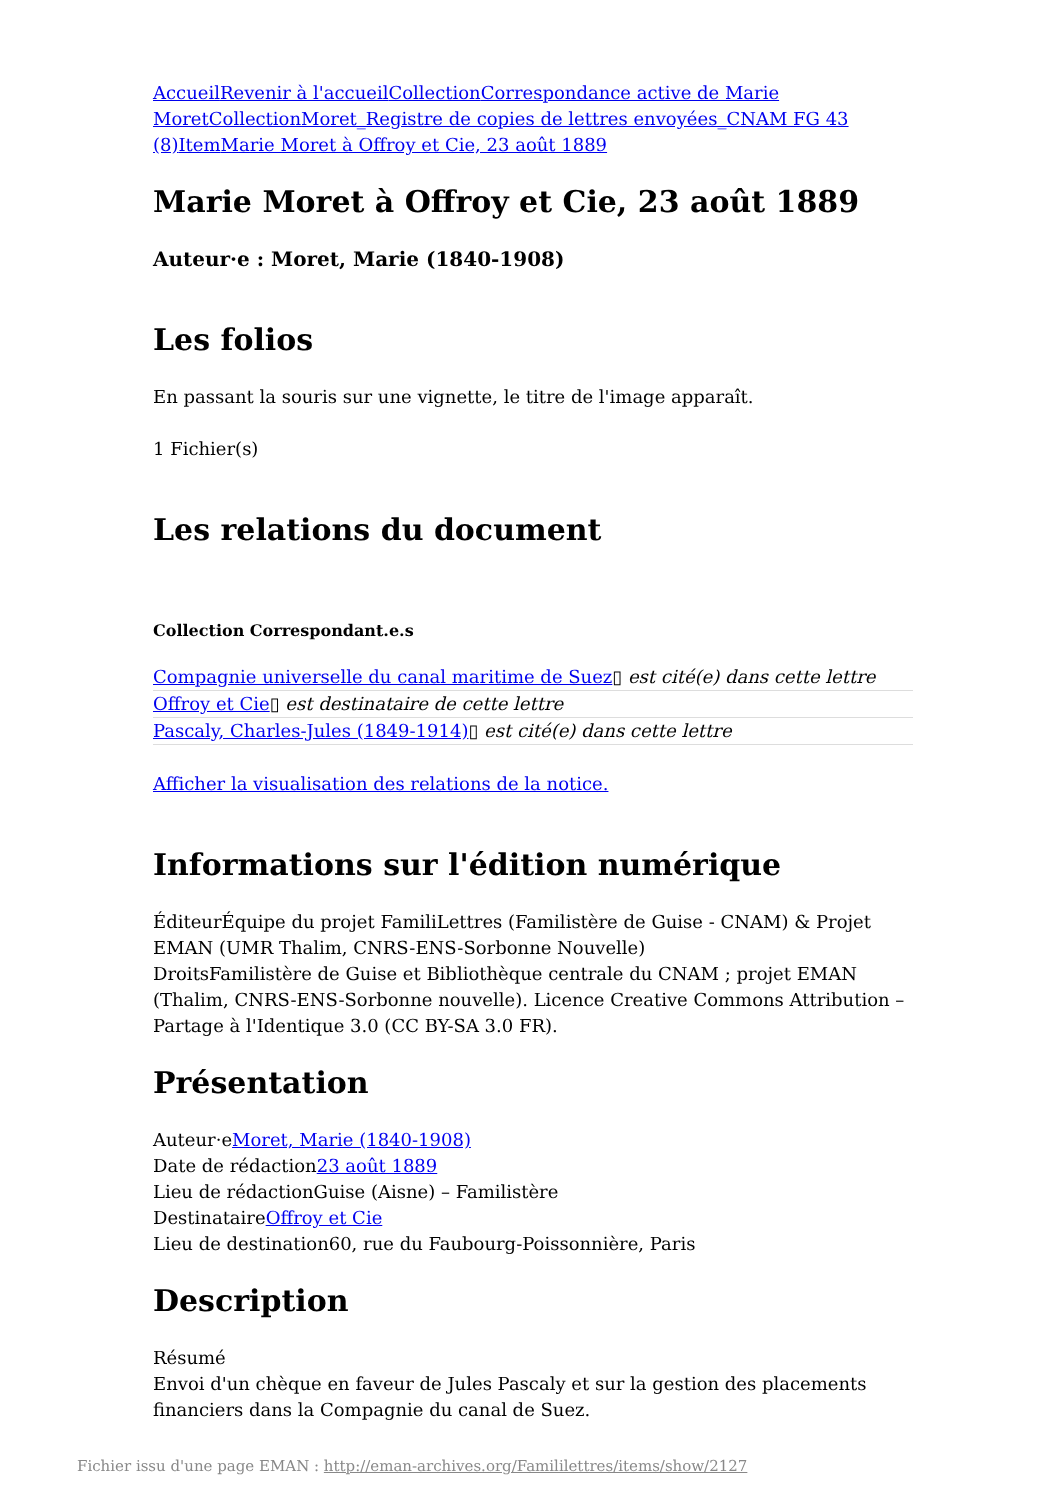Accueil Revenir à l'accueil Collection Correspondance active de Marie Moret Collection Moret_Registre de copies de lettres envoyées_CNAM FG 43 (8) Item Marie Moret à Offroy et Cie, 23 août 1889
Marie Moret à Offroy et Cie, 23 août 1889
Auteur·e : Moret, Marie (1840-1908)
Les folios
En passant la souris sur une vignette, le titre de l'image apparaît.
1 Fichier(s)
Les relations du document
Collection Correspondant.e.s
Compagnie universelle du canal maritime de Suez▯ est cité(e) dans cette lettre
Offroy et Cie▯ est destinataire de cette lettre
Pascaly, Charles-Jules (1849-1914)▯ est cité(e) dans cette lettre
Afficher la visualisation des relations de la notice.
Informations sur l'édition numérique
ÉditeurÉquipe du projet FamiliLettres (Familistère de Guise - CNAM) & Projet EMAN (UMR Thalim, CNRS-ENS-Sorbonne Nouvelle)
DroitsFamilistère de Guise et Bibliothèque centrale du CNAM ; projet EMAN (Thalim, CNRS-ENS-Sorbonne nouvelle). Licence Creative Commons Attribution – Partage à l'Identique 3.0 (CC BY-SA 3.0 FR).
Présentation
Auteur·eMoret, Marie (1840-1908)
Date de rédaction23 août 1889
Lieu de rédactionGuise (Aisne) – Familistère
DestinataireOffroy et Cie
Lieu de destination60, rue du Faubourg-Poissonnière, Paris
Description
Résumé
Envoi d'un chèque en faveur de Jules Pascaly et sur la gestion des placements financiers dans la Compagnie du canal de Suez.
Fichier issu d'une page EMAN : http://eman-archives.org/Famililettres/items/show/2127